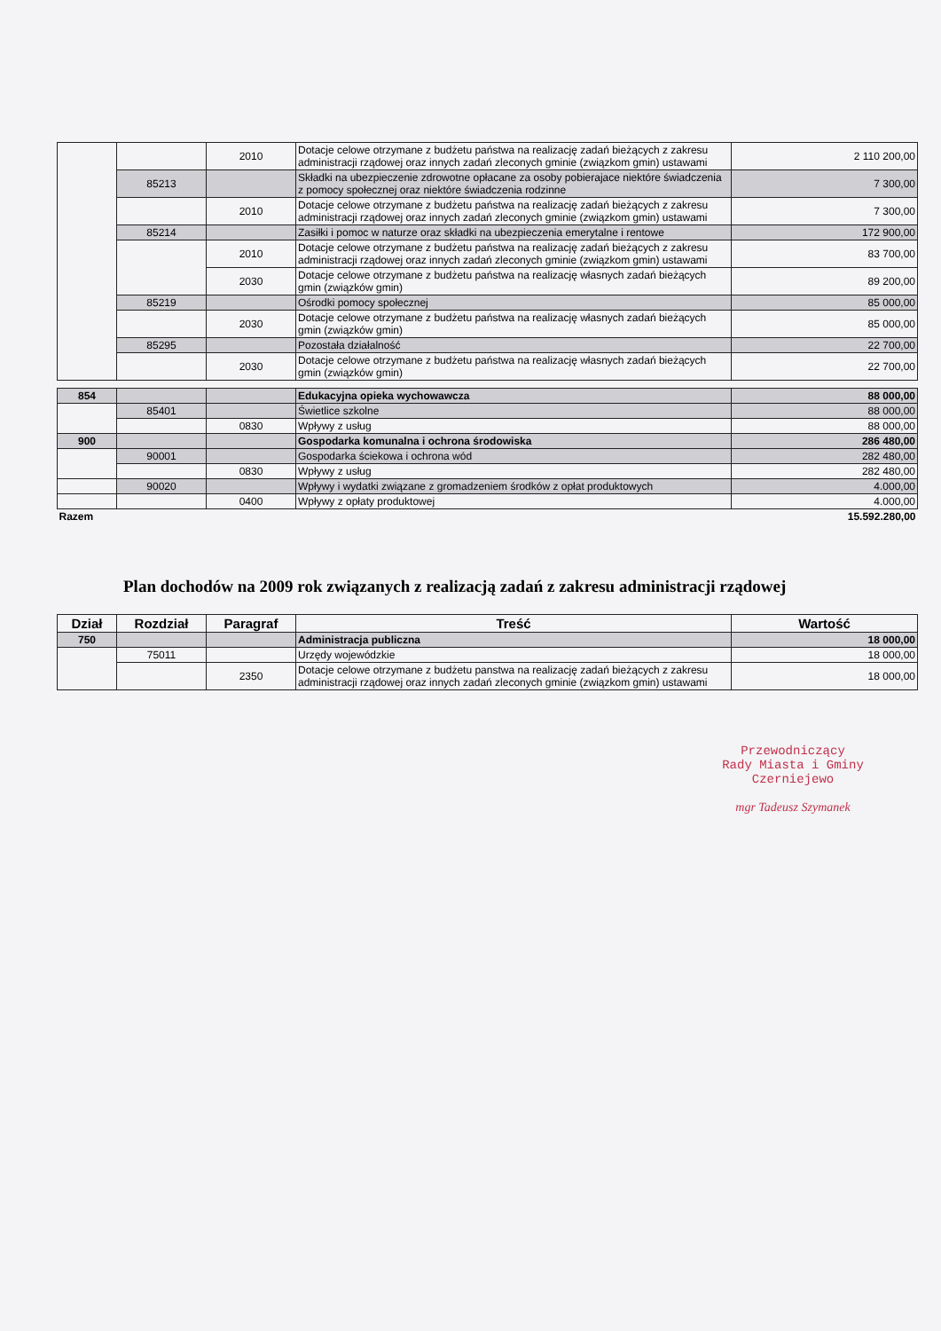| | | 2010 | Dotacje celowe otrzymane z budżetu państwa na realizację zadań bieżących z zakresu administracji rządowej oraz innych zadań zleconych gminie (związkom gmin) ustawami | 2 110 200,00 |
| | 85213 | | Składki na ubezpieczenie zdrowotne opłacane za osoby pobierajace niektóre świadczenia z pomocy społecznej oraz niektóre świadczenia rodzinne | 7 300,00 |
| | | 2010 | Dotacje celowe otrzymane z budżetu państwa na realizację zadań bieżących z zakresu administracji rządowej oraz innych zadań zleconych gminie (związkom gmin) ustawami | 7 300,00 |
| | 85214 | | Zasiłki i pomoc w naturze oraz składki na ubezpieczenia emerytalne i rentowe | 172 900,00 |
| | | 2010 | Dotacje celowe otrzymane z budżetu państwa na realizację zadań bieżących z zakresu administracji rządowej oraz innych zadań zleconych gminie (związkom gmin) ustawami | 83 700,00 |
| | | 2030 | Dotacje celowe otrzymane z budżetu państwa na realizację własnych zadań bieżących gmin (związków gmin) | 89 200,00 |
| | 85219 | | Ośrodki pomocy społecznej | 85 000,00 |
| | | 2030 | Dotacje celowe otrzymane z budżetu państwa na realizację własnych zadań bieżących gmin (związków gmin) | 85 000,00 |
| | 85295 | | Pozostała działalność | 22 700,00 |
| | | 2030 | Dotacje celowe otrzymane z budżetu państwa na realizację własnych zadań bieżących gmin (związków gmin) | 22 700,00 |
| 854 | | | Edukacyjna opieka wychowawcza | 88 000,00 |
| | 85401 | | Świetlice szkolne | 88 000,00 |
| | | 0830 | Wpływy z usług | 88 000,00 |
| 900 | | | Gospodarka komunalna i ochrona środowiska | 286 480,00 |
| | 90001 | | Gospodarka ściekowa i ochrona wód | 282 480,00 |
| | | 0830 | Wpływy z usług | 282 480,00 |
| | 90020 | | Wpływy i wydatki związane z gromadzeniem środków z opłat produktowych | 4.000,00 |
| | | 0400 | Wpływy z opłaty produktowej | 4.000,00 |
| Razem | | | | 15.592.280,00 |
Plan dochodów na 2009 rok związanych z realizacją zadań z zakresu administracji rządowej
| Dział | Rozdział | Paragraf | Treść | Wartość |
| --- | --- | --- | --- | --- |
| 750 | | | Administracja publiczna | 18 000,00 |
| | 75011 | | Urzędy wojewódzkie | 18 000,00 |
| | | 2350 | Dotacje celowe otrzymane z budżetu panstwa na realizację zadań bieżących z zakresu administracji rządowej oraz innych zadań zleconych gminie (związkom gmin) ustawami | 18 000,00 |
Przewodniczący
Rady Miasta i Gminy
Czerniejewo
mgr Tadeusz Szymanek